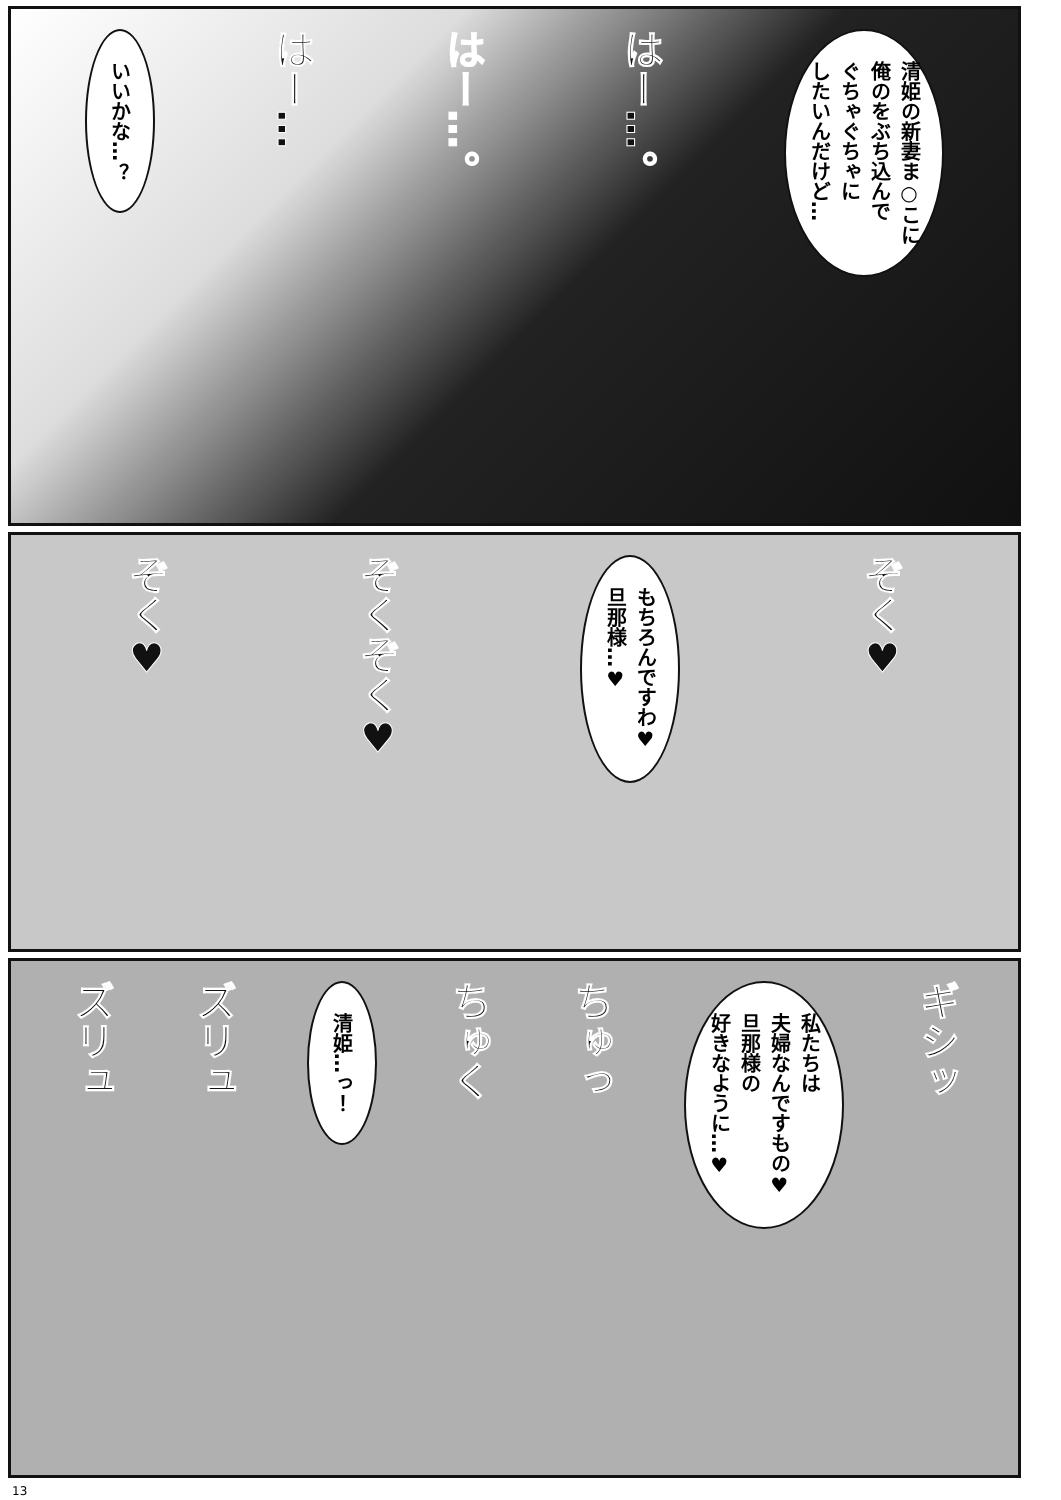清姫の新妻ま○こに
俺のをぶち込んで
ぐちゃぐちゃに
したいんだけど…
はー…。
はー…。
はー…
いいかな…？
ぞく♥
もちろんですわ♥
旦那様…♥
ぞくぞく♥
ぞく♥
ギシッ
私たちは
夫婦なんですもの♥
旦那様の
好きなように…♥
ちゅっ
ちゅく
清姫…っ！
ズリュ
ズリュ
13